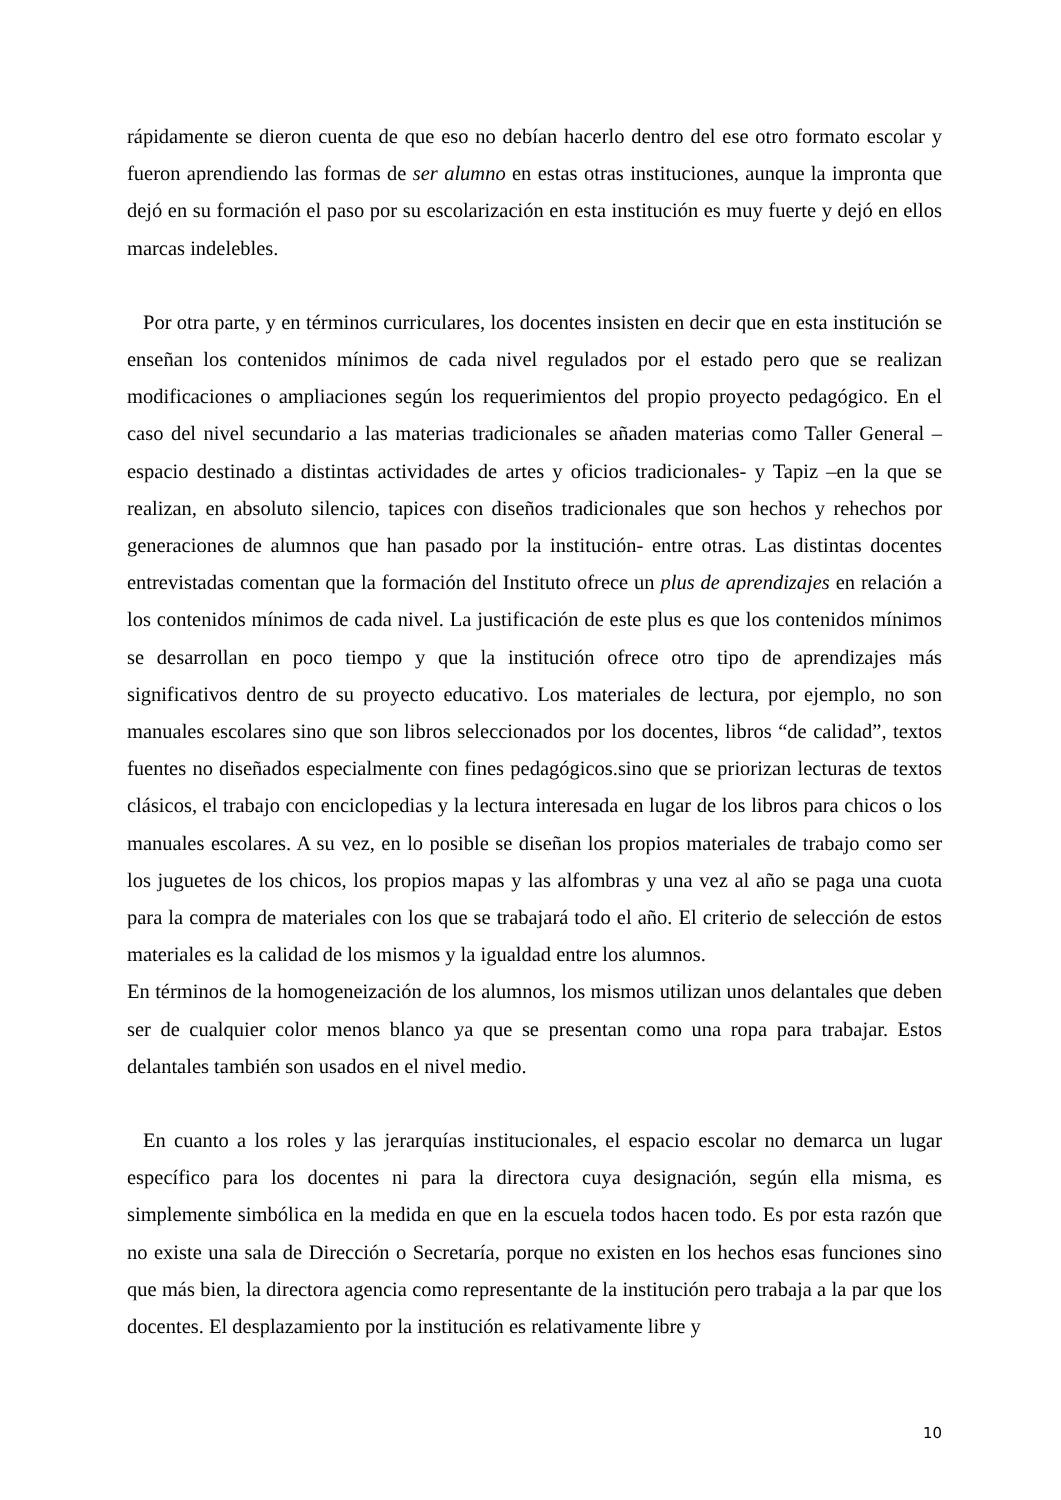rápidamente se dieron cuenta de que eso no debían hacerlo dentro del ese otro formato escolar y fueron aprendiendo las formas de ser alumno en estas otras instituciones, aunque la impronta que dejó en su formación el paso por su escolarización en esta institución es muy fuerte y dejó en ellos marcas indelebles.
Por otra parte, y en términos curriculares, los docentes insisten en decir que en esta institución se enseñan los contenidos mínimos de cada nivel regulados por el estado pero que se realizan modificaciones o ampliaciones según los requerimientos del propio proyecto pedagógico. En el caso del nivel secundario a las materias tradicionales se añaden materias como Taller General –espacio destinado a distintas actividades de artes y oficios tradicionales- y Tapiz –en la que se realizan, en absoluto silencio, tapices con diseños tradicionales que son hechos y rehechos por generaciones de alumnos que han pasado por la institución- entre otras. Las distintas docentes entrevistadas comentan que la formación del Instituto ofrece un plus de aprendizajes en relación a los contenidos mínimos de cada nivel. La justificación de este plus es que los contenidos mínimos se desarrollan en poco tiempo y que la institución ofrece otro tipo de aprendizajes más significativos dentro de su proyecto educativo. Los materiales de lectura, por ejemplo, no son manuales escolares sino que son libros seleccionados por los docentes, libros “de calidad”, textos fuentes no diseñados especialmente con fines pedagógicos.sino que se priorizan lecturas de textos clásicos, el trabajo con enciclopedias y la lectura interesada en lugar de los libros para chicos o los manuales escolares. A su vez, en lo posible se diseñan los propios materiales de trabajo como ser los juguetes de los chicos, los propios mapas y las alfombras y una vez al año se paga una cuota para la compra de materiales con los que se trabajará todo el año. El criterio de selección de estos materiales es la calidad de los mismos y la igualdad entre los alumnos.
En términos de la homogeneización de los alumnos, los mismos utilizan unos delantales que deben ser de cualquier color menos blanco ya que se presentan como una ropa para trabajar. Estos delantales también son usados en el nivel medio.
En cuanto a los roles y las jerarquías institucionales, el espacio escolar no demarca un lugar específico para los docentes ni para la directora cuya designación, según ella misma, es simplemente simbólica en la medida en que en la escuela todos hacen todo. Es por esta razón que no existe una sala de Dirección o Secretaría, porque no existen en los hechos esas funciones sino que más bien, la directora agencia como representante de la institución pero trabaja a la par que los docentes. El desplazamiento por la institución es relativamente libre y
10